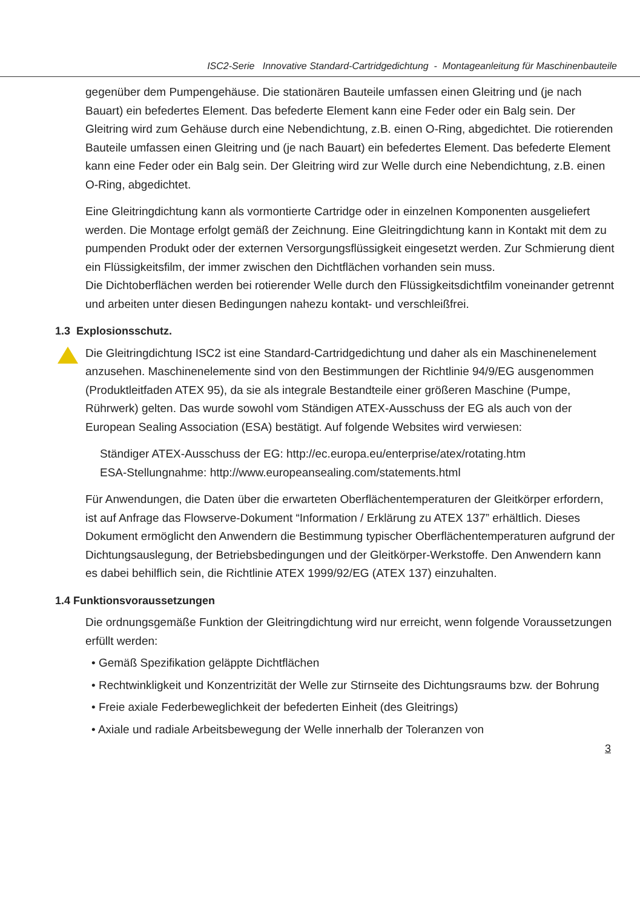ISC2-Serie Innovative Standard-Cartridgedichtung - Montageanleitung für Maschinenbauteile
gegenüber dem Pumpengehäuse. Die stationären Bauteile umfassen einen Gleitring und (je nach Bauart) ein befedertes Element. Das befederte Element kann eine Feder oder ein Balg sein. Der Gleitring wird zum Gehäuse durch eine Nebendichtung, z.B. einen O-Ring, abgedichtet. Die rotierenden Bauteile umfassen einen Gleitring und (je nach Bauart) ein befedertes Element. Das befederte Element kann eine Feder oder ein Balg sein. Der Gleitring wird zur Welle durch eine Nebendichtung, z.B. einen O-Ring, abgedichtet.
Eine Gleitringdichtung kann als vormontierte Cartridge oder in einzelnen Komponenten ausgeliefert werden. Die Montage erfolgt gemäß der Zeichnung. Eine Gleitringdichtung kann in Kontakt mit dem zu pumpenden Produkt oder der externen Versorgungsflüssigkeit eingesetzt werden. Zur Schmierung dient ein Flüssigkeitsfilm, der immer zwischen den Dichtflächen vorhanden sein muss.
Die Dichtoberflächen werden bei rotierender Welle durch den Flüssigkeitsdichtfilm voneinander getrennt und arbeiten unter diesen Bedingungen nahezu kontakt- und verschleißfrei.
1.3 Explosionsschutz.
Die Gleitringdichtung ISC2 ist eine Standard-Cartridgedichtung und daher als ein Maschinenelement anzusehen. Maschinenelemente sind von den Bestimmungen der Richtlinie 94/9/EG ausgenommen (Produktleitfaden ATEX 95), da sie als integrale Bestandteile einer größeren Maschine (Pumpe, Rührwerk) gelten. Das wurde sowohl vom Ständigen ATEX-Ausschuss der EG als auch von der European Sealing Association (ESA) bestätigt. Auf folgende Websites wird verwiesen:
Ständiger ATEX-Ausschuss der EG: http://ec.europa.eu/enterprise/atex/rotating.htm
ESA-Stellungnahme: http://www.europeansealing.com/statements.html
Für Anwendungen, die Daten über die erwarteten Oberflächentemperaturen der Gleitkörper erfordern, ist auf Anfrage das Flowserve-Dokument “Information / Erklärung zu ATEX 137” erhältlich. Dieses Dokument ermöglicht den Anwendern die Bestimmung typischer Oberflächentemperaturen aufgrund der Dichtungsauslegung, der Betriebsbedingungen und der Gleitkörper-Werkstoffe. Den Anwendern kann es dabei behilflich sein, die Richtlinie ATEX 1999/92/EG (ATEX 137) einzuhalten.
1.4 Funktionsvoraussetzungen
Die ordnungsgemäße Funktion der Gleitringdichtung wird nur erreicht, wenn folgende Voraussetzungen erfüllt werden:
• Gemäß Spezifikation geläppte Dichtflächen
• Rechtwinkligkeit und Konzentrizität der Welle zur Stirnseite des Dichtungsraums bzw. der Bohrung
• Freie axiale Federbeweglichkeit der befederten Einheit (des Gleitrings)
• Axiale und radiale Arbeitsbewegung der Welle innerhalb der Toleranzen von
3